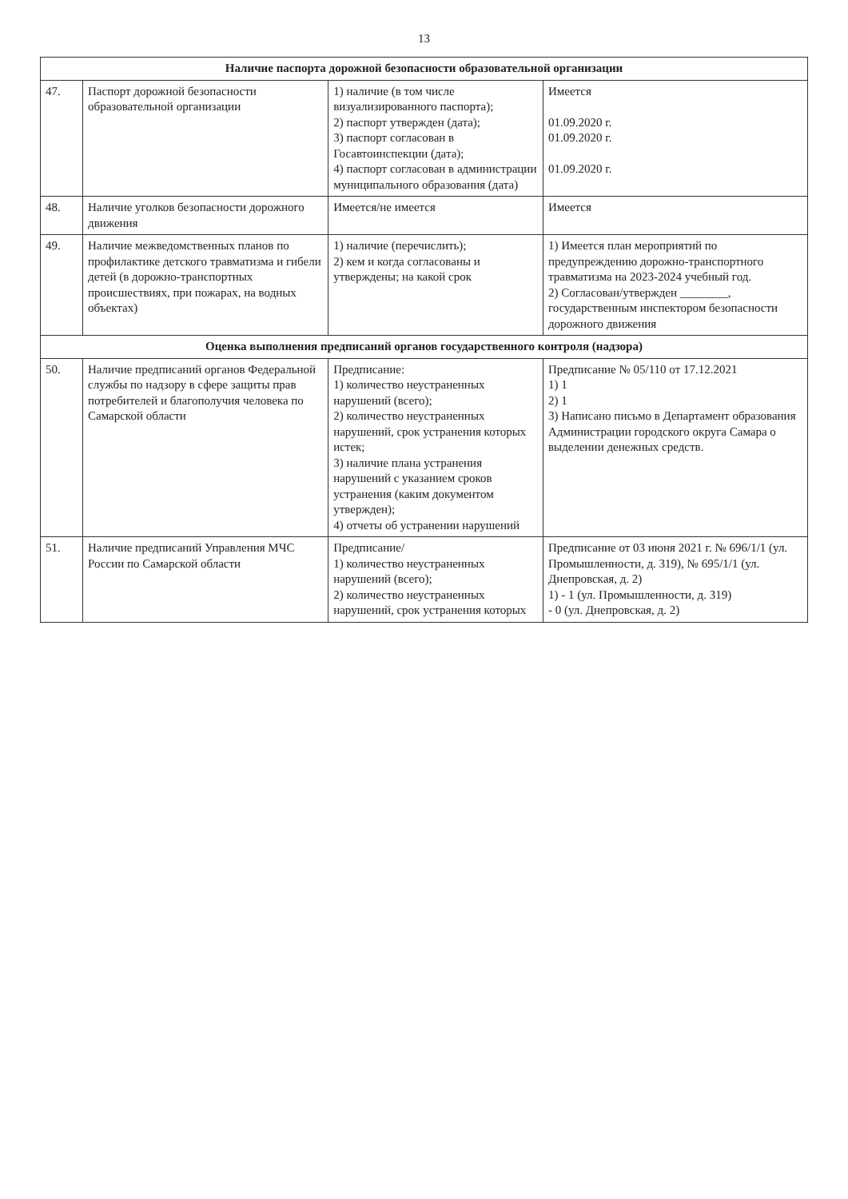13
| Наличие паспорта дорожной безопасности образовательной организации | | | |
| 47. | Паспорт дорожной безопасности образовательной организации | 1) наличие (в том числе визуализированного паспорта); 2) паспорт утвержден (дата); 3) паспорт согласован в Госавтоинспекции (дата); 4) паспорт согласован в администрации муниципального образования (дата) | Имеется 01.09.2020 г. 01.09.2020 г. 01.09.2020 г. |
| 48. | Наличие уголков безопасности дорожного движения | Имеется/не имеется | Имеется |
| 49. | Наличие межведомственных планов по профилактике детского травматизма и гибели детей (в дорожно-транспортных происшествиях, при пожарах, на водных объектах) | 1) наличие (перечислить); 2) кем и когда согласованы и утверждены; на какой срок | 1) Имеется план мероприятий по предупреждению дорожно-транспортного травматизма на 2023-2024 учебный год. 2) Согласован/утвержден ________, государственным инспектором безопасности дорожного движения |
| Оценка выполнения предписаний органов государственного контроля (надзора) | | | |
| 50. | Наличие предписаний органов Федеральной службы по надзору в сфере защиты прав потребителей и благополучия человека по Самарской области | Предписание: 1) количество неустраненных нарушений (всего); 2) количество неустраненных нарушений, срок устранения которых истек; 3) наличие плана устранения нарушений с указанием сроков устранения (каким документом утвержден); 4) отчеты об устранении нарушений | Предписание № 05/110 от 17.12.2021 1) 1 2) 1 3) Написано письмо в Департамент образования Администрации городского округа Самара о выделении денежных средств. |
| 51. | Наличие предписаний Управления МЧС России по Самарской области | Предписание/ 1) количество неустраненных нарушений (всего); 2) количество неустраненных нарушений, срок устранения которых | Предписание от 03 июня 2021 г. № 696/1/1 (ул. Промышленности, д. 319), № 695/1/1 (ул. Днепровская, д. 2) 1) - 1 (ул. Промышленности, д. 319) - 0 (ул. Днепровская, д. 2) |